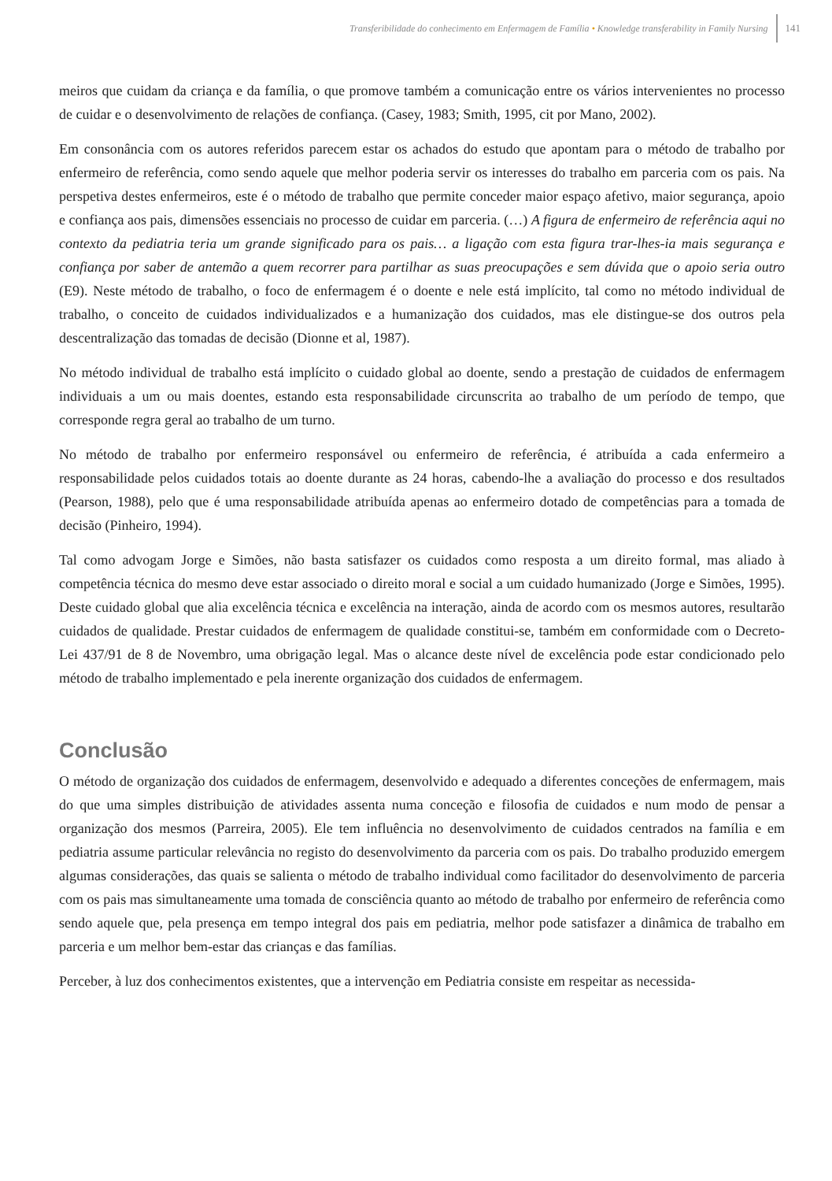Transferibilidade do conhecimento em Enfermagem de Família • Knowledge transferability in Family Nursing 141
meiros que cuidam da criança e da família, o que promove também a comunicação entre os vários intervenientes no processo de cuidar e o desenvolvimento de relações de confiança. (Casey, 1983; Smith, 1995, cit por Mano, 2002).
Em consonância com os autores referidos parecem estar os achados do estudo que apontam para o método de trabalho por enfermeiro de referência, como sendo aquele que melhor poderia servir os interesses do trabalho em parceria com os pais. Na perspetiva destes enfermeiros, este é o método de trabalho que permite conceder maior espaço afetivo, maior segurança, apoio e confiança aos pais, dimensões essenciais no processo de cuidar em parceria. (…) A figura de enfermeiro de referência aqui no contexto da pediatria teria um grande significado para os pais… a ligação com esta figura trar-lhes-ia mais segurança e confiança por saber de antemão a quem recorrer para partilhar as suas preocupações e sem dúvida que o apoio seria outro (E9). Neste método de trabalho, o foco de enfermagem é o doente e nele está implícito, tal como no método individual de trabalho, o conceito de cuidados individualizados e a humanização dos cuidados, mas ele distingue-se dos outros pela descentralização das tomadas de decisão (Dionne et al, 1987).
No método individual de trabalho está implícito o cuidado global ao doente, sendo a prestação de cuidados de enfermagem individuais a um ou mais doentes, estando esta responsabilidade circunscrita ao trabalho de um período de tempo, que corresponde regra geral ao trabalho de um turno.
No método de trabalho por enfermeiro responsável ou enfermeiro de referência, é atribuída a cada enfermeiro a responsabilidade pelos cuidados totais ao doente durante as 24 horas, cabendo-lhe a avaliação do processo e dos resultados (Pearson, 1988), pelo que é uma responsabilidade atribuída apenas ao enfermeiro dotado de competências para a tomada de decisão (Pinheiro, 1994).
Tal como advogam Jorge e Simões, não basta satisfazer os cuidados como resposta a um direito formal, mas aliado à competência técnica do mesmo deve estar associado o direito moral e social a um cuidado humanizado (Jorge e Simões, 1995). Deste cuidado global que alia excelência técnica e excelência na interação, ainda de acordo com os mesmos autores, resultarão cuidados de qualidade. Prestar cuidados de enfermagem de qualidade constitui-se, também em conformidade com o Decreto-Lei 437/91 de 8 de Novembro, uma obrigação legal. Mas o alcance deste nível de excelência pode estar condicionado pelo método de trabalho implementado e pela inerente organização dos cuidados de enfermagem.
Conclusão
O método de organização dos cuidados de enfermagem, desenvolvido e adequado a diferentes conceções de enfermagem, mais do que uma simples distribuição de atividades assenta numa conceção e filosofia de cuidados e num modo de pensar a organização dos mesmos (Parreira, 2005). Ele tem influência no desenvolvimento de cuidados centrados na família e em pediatria assume particular relevância no registo do desenvolvimento da parceria com os pais. Do trabalho produzido emergem algumas considerações, das quais se salienta o método de trabalho individual como facilitador do desenvolvimento de parceria com os pais mas simultaneamente uma tomada de consciência quanto ao método de trabalho por enfermeiro de referência como sendo aquele que, pela presença em tempo integral dos pais em pediatria, melhor pode satisfazer a dinâmica de trabalho em parceria e um melhor bem-estar das crianças e das famílias.
Perceber, à luz dos conhecimentos existentes, que a intervenção em Pediatria consiste em respeitar as necessida-